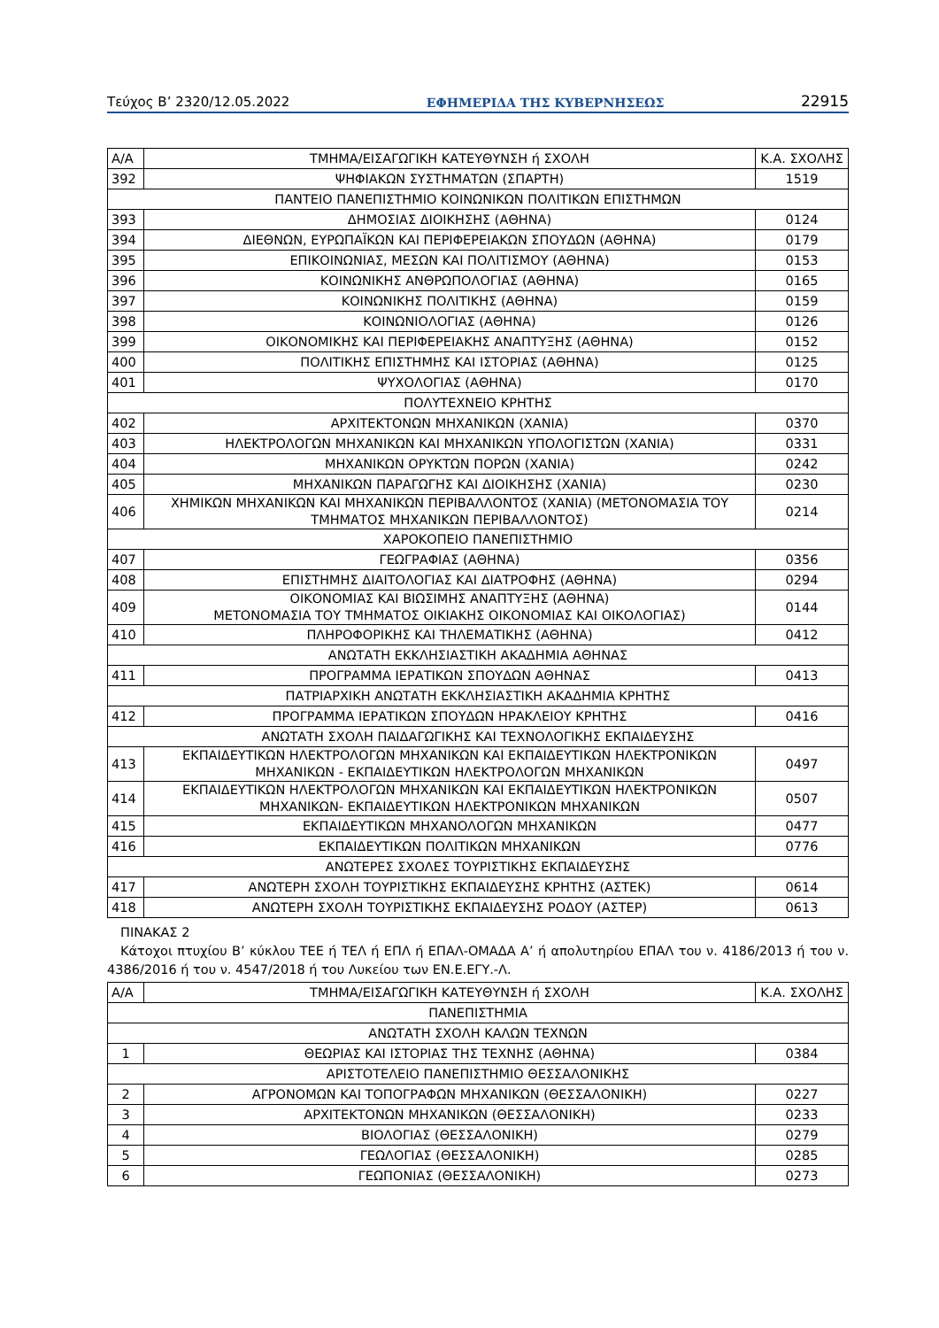Τεύχος Β’ 2320/12.05.2022 ΕΦΗΜΕΡΙΔΑ ΤΗΣ ΚΥΒΕΡΝΗΣΕΩΣ 22915
| Α/Α | ΤΜΗΜΑ/ΕΙΣΑΓΩΓΙΚΗ ΚΑΤΕΥΘΥΝΣΗ ή ΣΧΟΛΗ | Κ.Α. ΣΧΟΛΗΣ |
| --- | --- | --- |
| 392 | ΨΗΦΙΑΚΩΝ ΣΥΣΤΗΜΑΤΩΝ (ΣΠΑΡΤΗ) | 1519 |
| ΠΑΝΤΕΙΟ ΠΑΝΕΠΙΣΤΗΜΙΟ ΚΟΙΝΩΝΙΚΩΝ ΠΟΛΙΤΙΚΩΝ ΕΠΙΣΤΗΜΩΝ | | |
| 393 | ΔΗΜΟΣΙΑΣ ΔΙΟΙΚΗΣΗΣ (ΑΘΗΝΑ) | 0124 |
| 394 | ΔΙΕΘΝΩΝ, ΕΥΡΩΠΑΪΚΩΝ ΚΑΙ ΠΕΡΙΦΕΡΕΙΑΚΩΝ ΣΠΟΥΔΩΝ (ΑΘΗΝΑ) | 0179 |
| 395 | ΕΠΙΚΟΙΝΩΝΙΑΣ, ΜΕΣΩΝ ΚΑΙ ΠΟΛΙΤΙΣΜΟΥ (ΑΘΗΝΑ) | 0153 |
| 396 | ΚΟΙΝΩΝΙΚΗΣ ΑΝΘΡΩΠΟΛΟΓΙΑΣ (ΑΘΗΝΑ) | 0165 |
| 397 | ΚΟΙΝΩΝΙΚΗΣ ΠΟΛΙΤΙΚΗΣ (ΑΘΗΝΑ) | 0159 |
| 398 | ΚΟΙΝΩΝΙΟΛΟΓΙΑΣ (ΑΘΗΝΑ) | 0126 |
| 399 | ΟΙΚΟΝΟΜΙΚΗΣ ΚΑΙ ΠΕΡΙΦΕΡΕΙΑΚΗΣ ΑΝΑΠΤΥΞΗΣ (ΑΘΗΝΑ) | 0152 |
| 400 | ΠΟΛΙΤΙΚΗΣ ΕΠΙΣΤΗΜΗΣ ΚΑΙ ΙΣΤΟΡΙΑΣ (ΑΘΗΝΑ) | 0125 |
| 401 | ΨΥΧΟΛΟΓΙΑΣ (ΑΘΗΝΑ) | 0170 |
| ΠΟΛΥΤΕΧΝΕΙΟ ΚΡΗΤΗΣ | | |
| 402 | ΑΡΧΙΤΕΚΤΟΝΩΝ ΜΗΧΑΝΙΚΩΝ (ΧΑΝΙΑ) | 0370 |
| 403 | ΗΛΕΚΤΡΟΛΟΓΩΝ ΜΗΧΑΝΙΚΩΝ ΚΑΙ ΜΗΧΑΝΙΚΩΝ ΥΠΟΛΟΓΙΣΤΩΝ (ΧΑΝΙΑ) | 0331 |
| 404 | ΜΗΧΑΝΙΚΩΝ ΟΡΥΚΤΩΝ ΠΟΡΩΝ (ΧΑΝΙΑ) | 0242 |
| 405 | ΜΗΧΑΝΙΚΩΝ ΠΑΡΑΓΩΓΗΣ ΚΑΙ ΔΙΟΙΚΗΣΗΣ (ΧΑΝΙΑ) | 0230 |
| 406 | ΧΗΜΙΚΩΝ ΜΗΧΑΝΙΚΩΝ ΚΑΙ ΜΗΧΑΝΙΚΩΝ ΠΕΡΙΒΑΛΛΟΝΤΟΣ (ΧΑΝΙΑ) (ΜΕΤΟΝΟΜΑΣΙΑ ΤΟΥ ΤΜΗΜΑΤΟΣ ΜΗΧΑΝΙΚΩΝ ΠΕΡΙΒΑΛΛΟΝΤΟΣ) | 0214 |
| ΧΑΡΟΚΟΠΕΙΟ ΠΑΝΕΠΙΣΤΗΜΙΟ | | |
| 407 | ΓΕΩΓΡΑΦΙΑΣ (ΑΘΗΝΑ) | 0356 |
| 408 | ΕΠΙΣΤΗΜΗΣ ΔΙΑΙΤΟΛΟΓΙΑΣ ΚΑΙ ΔΙΑΤΡΟΦΗΣ (ΑΘΗΝΑ) | 0294 |
| 409 | ΟΙΚΟΝΟΜΙΑΣ ΚΑΙ ΒΙΩΣΙΜΗΣ ΑΝΑΠΤΥΞΗΣ (ΑΘΗΝΑ) ΜΕΤΟΝΟΜΑΣΙΑ ΤΟΥ ΤΜΗΜΑΤΟΣ ΟΙΚΙΑΚΗΣ ΟΙΚΟΝΟΜΙΑΣ ΚΑΙ ΟΙΚΟΛΟΓΙΑΣ) | 0144 |
| 410 | ΠΛΗΡΟΦΟΡΙΚΗΣ ΚΑΙ ΤΗΛΕΜΑΤΙΚΗΣ (ΑΘΗΝΑ) | 0412 |
| ΑΝΩΤΑΤΗ ΕΚΚΛΗΣΙΑΣΤΙΚΗ ΑΚΑΔΗΜΙΑ ΑΘΗΝΑΣ | | |
| 411 | ΠΡΟΓΡΑΜΜΑ ΙΕΡΑΤΙΚΩΝ ΣΠΟΥΔΩΝ ΑΘΗΝΑΣ | 0413 |
| ΠΑΤΡΙΑΡΧΙΚΗ ΑΝΩΤΑΤΗ ΕΚΚΛΗΣΙΑΣΤΙΚΗ ΑΚΑΔΗΜΙΑ ΚΡΗΤΗΣ | | |
| 412 | ΠΡΟΓΡΑΜΜΑ ΙΕΡΑΤΙΚΩΝ ΣΠΟΥΔΩΝ ΗΡΑΚΛΕΙΟΥ ΚΡΗΤΗΣ | 0416 |
| ΑΝΩΤΑΤΗ ΣΧΟΛΗ ΠΑΙΔΑΓΩΓΙΚΗΣ ΚΑΙ ΤΕΧΝΟΛΟΓΙΚΗΣ ΕΚΠΑΙΔΕΥΣΗΣ | | |
| 413 | ΕΚΠΑΙΔΕΥΤΙΚΩΝ ΗΛΕΚΤΡΟΛΟΓΩΝ ΜΗΧΑΝΙΚΩΝ ΚΑΙ ΕΚΠΑΙΔΕΥΤΙΚΩΝ ΗΛΕΚΤΡΟΝΙΚΩΝ ΜΗΧΑΝΙΚΩΝ - ΕΚΠΑΙΔΕΥΤΙΚΩΝ ΗΛΕΚΤΡΟΛΟΓΩΝ ΜΗΧΑΝΙΚΩΝ | 0497 |
| 414 | ΕΚΠΑΙΔΕΥΤΙΚΩΝ ΗΛΕΚΤΡΟΛΟΓΩΝ ΜΗΧΑΝΙΚΩΝ ΚΑΙ ΕΚΠΑΙΔΕΥΤΙΚΩΝ ΗΛΕΚΤΡΟΝΙΚΩΝ ΜΗΧΑΝΙΚΩΝ- ΕΚΠΑΙΔΕΥΤΙΚΩΝ ΗΛΕΚΤΡΟΝΙΚΩΝ ΜΗΧΑΝΙΚΩΝ | 0507 |
| 415 | ΕΚΠΑΙΔΕΥΤΙΚΩΝ ΜΗΧΑΝΟΛΟΓΩΝ ΜΗΧΑΝΙΚΩΝ | 0477 |
| 416 | ΕΚΠΑΙΔΕΥΤΙΚΩΝ ΠΟΛΙΤΙΚΩΝ ΜΗΧΑΝΙΚΩΝ | 0776 |
| ΑΝΩΤΕΡΕΣ ΣΧΟΛΕΣ ΤΟΥΡΙΣΤΙΚΗΣ ΕΚΠΑΙΔΕΥΣΗΣ | | |
| 417 | ΑΝΩΤΕΡΗ ΣΧΟΛΗ ΤΟΥΡΙΣΤΙΚΗΣ ΕΚΠΑΙΔΕΥΣΗΣ ΚΡΗΤΗΣ (ΑΣΤΕΚ) | 0614 |
| 418 | ΑΝΩΤΕΡΗ ΣΧΟΛΗ ΤΟΥΡΙΣΤΙΚΗΣ ΕΚΠΑΙΔΕΥΣΗΣ ΡΟΔΟΥ (ΑΣΤΕΡ) | 0613 |
ΠΙΝΑΚΑΣ 2
Κάτοχοι πτυχίου Β’ κύκλου ΤΕΕ ή ΤΕΛ ή ΕΠΛ ή ΕΠΑΛ-ΟΜΑΔΑ Α’ ή απολυτηρίου ΕΠΑΛ του ν. 4186/2013 ή του ν. 4386/2016 ή του ν. 4547/2018 ή του Λυκείου των ΕΝ.Ε.ΕΓΥ.-Λ.
| Α/Α | ΤΜΗΜΑ/ΕΙΣΑΓΩΓΙΚΗ ΚΑΤΕΥΘΥΝΣΗ ή ΣΧΟΛΗ | Κ.Α. ΣΧΟΛΗΣ |
| --- | --- | --- |
| ΠΑΝΕΠΙΣΤΗΜΙΑ | | |
| ΑΝΩΤΑΤΗ ΣΧΟΛΗ ΚΑΛΩΝ ΤΕΧΝΩΝ | | |
| 1 | ΘΕΩΡΙΑΣ ΚΑΙ ΙΣΤΟΡΙΑΣ ΤΗΣ ΤΕΧΝΗΣ (ΑΘΗΝΑ) | 0384 |
| ΑΡΙΣΤΟΤΕΛΕΙΟ ΠΑΝΕΠΙΣΤΗΜΙΟ ΘΕΣΣΑΛΟΝΙΚΗΣ | | |
| 2 | ΑΓΡΟΝΟΜΩΝ ΚΑΙ ΤΟΠΟΓΡΑΦΩΝ ΜΗΧΑΝΙΚΩΝ (ΘΕΣΣΑΛΟΝΙΚΗ) | 0227 |
| 3 | ΑΡΧΙΤΕΚΤΟΝΩΝ ΜΗΧΑΝΙΚΩΝ (ΘΕΣΣΑΛΟΝΙΚΗ) | 0233 |
| 4 | ΒΙΟΛΟΓΙΑΣ (ΘΕΣΣΑΛΟΝΙΚΗ) | 0279 |
| 5 | ΓΕΩΛΟΓΙΑΣ (ΘΕΣΣΑΛΟΝΙΚΗ) | 0285 |
| 6 | ΓΕΩΠΟΝΙΑΣ (ΘΕΣΣΑΛΟΝΙΚΗ) | 0273 |